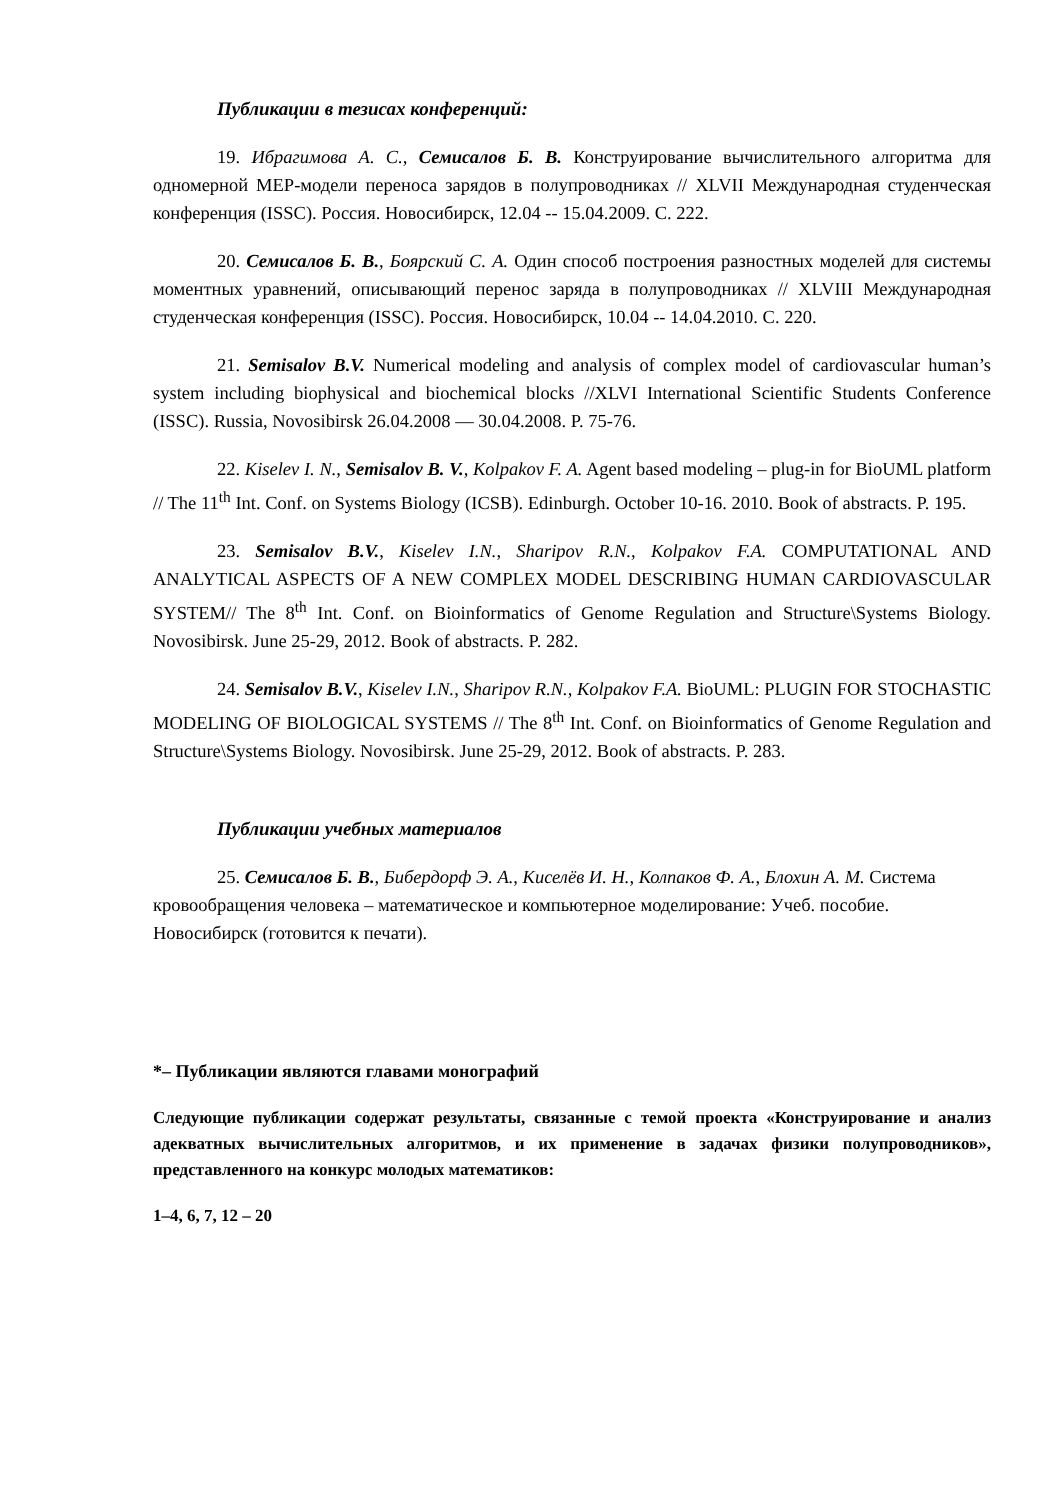Публикации в тезисах конференций:
19. Ибрагимова А. С., Семисалов Б. В. Конструирование вычислительного алгоритма для одномерной MEP-модели переноса зарядов в полупроводниках // XLVII Международная студенческая конференция (ISSC). Россия. Новосибирск, 12.04 -- 15.04.2009. С. 222.
20. Семисалов Б. В., Боярский С. А. Один способ построения разностных моделей для системы моментных уравнений, описывающий перенос заряда в полупроводниках // XLVIII Международная студенческая конференция (ISSC). Россия. Новосибирск, 10.04 -- 14.04.2010. С. 220.
21. Semisalov B.V. Numerical modeling and analysis of complex model of cardiovascular human’s system including biophysical and biochemical blocks //XLVI International Scientific Students Conference (ISSC). Russia, Novosibirsk 26.04.2008 — 30.04.2008. P. 75-76.
22. Kiselev I. N., Semisalov B. V., Kolpakov F. A. Agent based modeling – plug-in for BioUML platform // The 11<sup>th</sup> Int. Conf. on Systems Biology (ICSB). Edinburgh. October 10-16. 2010. Book of abstracts. P. 195.
23. Semisalov B.V., Kiselev I.N., Sharipov R.N., Kolpakov F.A. COMPUTATIONAL AND ANALYTICAL ASPECTS OF A NEW COMPLEX MODEL DESCRIBING HUMAN CARDIOVASCULAR SYSTEM// The 8<sup>th</sup> Int. Conf. on Bioinformatics of Genome Regulation and Structure\Systems Biology. Novosibirsk. June 25-29, 2012. Book of abstracts. P. 282.
24. Semisalov B.V., Kiselev I.N., Sharipov R.N., Kolpakov F.A. BioUML: PLUGIN FOR STOCHASTIC MODELING OF BIOLOGICAL SYSTEMS // The 8<sup>th</sup> Int. Conf. on Bioinformatics of Genome Regulation and Structure\Systems Biology. Novosibirsk. June 25-29, 2012. Book of abstracts. P. 283.
Публикации учебных материалов
25. Семисалов Б. В., Бибердорф Э. А., Киселёв И. Н., Колпаков Ф. А., Блохин А. М. Система кровообращения человека – математическое и компьютерное моделирование: Учеб. пособие. Новосибирск (готовится к печати).
*– Публикации являются главами монографий
Следующие публикации содержат результаты, связанные с темой проекта «Конструирование и анализ адекватных вычислительных алгоритмов, и их применение в задачах физики полупроводников», представленного на конкурс молодых математиков:
1–4, 6, 7, 12 – 20